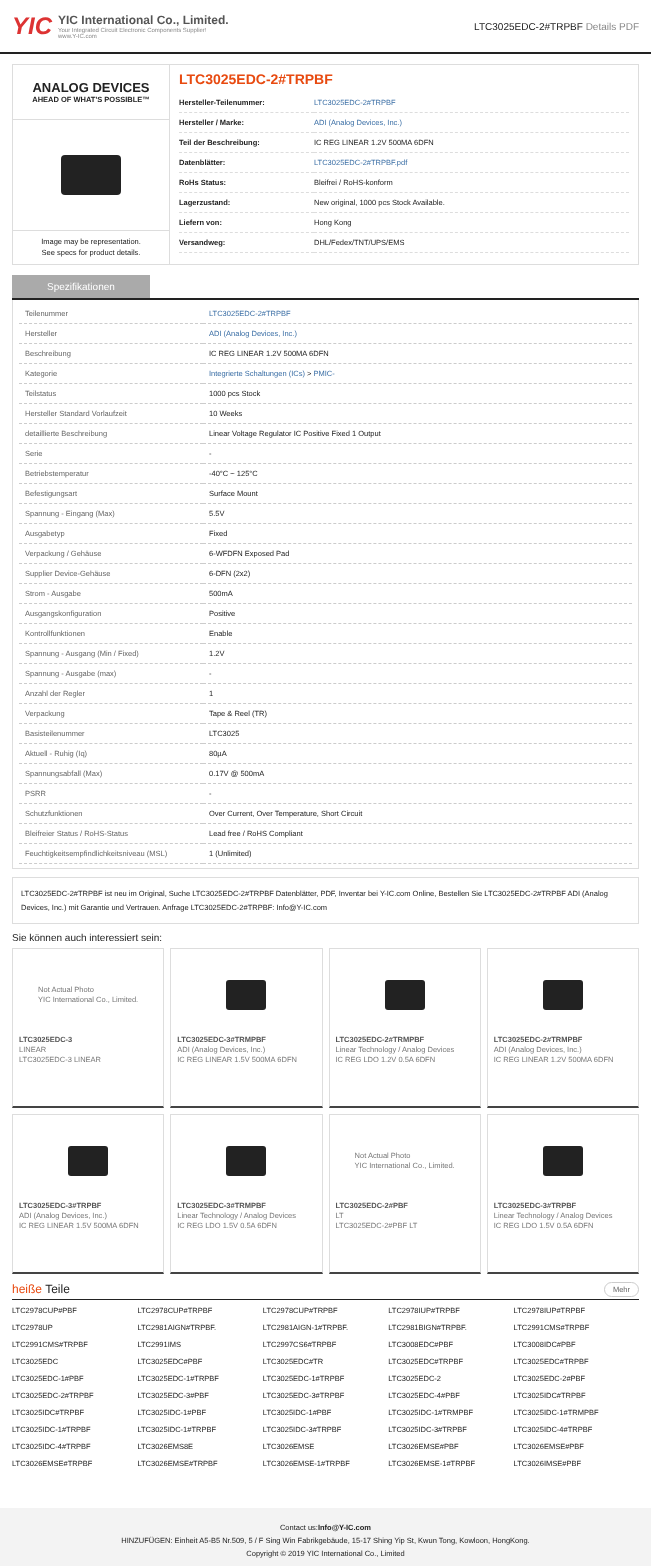YIC
YIC International Co., Limited.
Your Integrated Circuit Electronic Components Supplier!
www.Y-IC.com
LTC3025EDC-2#TRPBF Details PDF
ANALOG DEVICES
AHEAD OF WHAT'S POSSIBLE™
Image may be representation.
See specs for product details.
LTC3025EDC-2#TRPBF
| Hersteller-Teilenummer: | LTC3025EDC-2#TRPBF |
| Hersteller / Marke: | ADI (Analog Devices, Inc.) |
| Teil der Beschreibung: | IC REG LINEAR 1.2V 500MA 6DFN |
| Datenblätter: | LTC3025EDC-2#TRPBF.pdf |
| RoHs Status: | Bleifrei / RoHS-konform |
| Lagerzustand: | New original, 1000 pcs Stock Available. |
| Liefern von: | Hong Kong |
| Versandweg: | DHL/Fedex/TNT/UPS/EMS |
Spezifikationen
| Teilenummer | LTC3025EDC-2#TRPBF |
| Hersteller | ADI (Analog Devices, Inc.) |
| Beschreibung | IC REG LINEAR 1.2V 500MA 6DFN |
| Kategorie | Integrierte Schaltungen (ICs) > PMIC- |
| Teilstatus | 1000 pcs Stock |
| Hersteller Standard Vorlaufzeit | 10 Weeks |
| detaillierte Beschreibung | Linear Voltage Regulator IC Positive Fixed 1 Output |
| Serie | - |
| Betriebstemperatur | -40°C ~ 125°C |
| Befestigungsart | Surface Mount |
| Spannung - Eingang (Max) | 5.5V |
| Ausgabetyp | Fixed |
| Verpackung / Gehäuse | 6-WFDFN Exposed Pad |
| Supplier Device-Gehäuse | 6-DFN (2x2) |
| Strom - Ausgabe | 500mA |
| Ausgangskonfiguration | Positive |
| Kontrollfunktionen | Enable |
| Spannung - Ausgang (Min / Fixed) | 1.2V |
| Spannung - Ausgabe (max) | - |
| Anzahl der Regler | 1 |
| Verpackung | Tape & Reel (TR) |
| Basisteilenummer | LTC3025 |
| Aktuell - Ruhig (Iq) | 80µA |
| Spannungsabfall (Max) | 0.17V @ 500mA |
| PSRR | - |
| Schutzfunktionen | Over Current, Over Temperature, Short Circuit |
| Bleifreier Status / RoHS-Status | Lead free / RoHS Compliant |
| Feuchtigkeitsempfindlichkeitsniveau (MSL) | 1 (Unlimited) |
LTC3025EDC-2#TRPBF ist neu im Original, Suche LTC3025EDC-2#TRPBF Datenblätter, PDF, Inventar bei Y-IC.com Online, Bestellen Sie LTC3025EDC-2#TRPBF ADI (Analog Devices, Inc.) mit Garantie und Vertrauen. Anfrage LTC3025EDC-2#TRPBF: Info@Y-IC.com
Sie können auch interessiert sein:
Not Actual Photo
YIC International Co., Limited.
LTC3025EDC-3
LINEAR
LTC3025EDC-3 LINEAR
LTC3025EDC-3#TRMPBF
ADI (Analog Devices, Inc.)
IC REG LINEAR 1.5V 500MA 6DFN
LTC3025EDC-2#TRMPBF
Linear Technology / Analog Devices
IC REG LDO 1.2V 0.5A 6DFN
LTC3025EDC-2#TRMPBF
ADI (Analog Devices, Inc.)
IC REG LINEAR 1.2V 500MA 6DFN
LTC3025EDC-3#TRPBF
ADI (Analog Devices, Inc.)
IC REG LINEAR 1.5V 500MA 6DFN
LTC3025EDC-3#TRMPBF
Linear Technology / Analog Devices
IC REG LDO 1.5V 0.5A 6DFN
Not Actual Photo
YIC International Co., Limited.
LTC3025EDC-2#PBF
LT
LTC3025EDC-2#PBF LT
LTC3025EDC-3#TRPBF
Linear Technology / Analog Devices
IC REG LDO 1.5V 0.5A 6DFN
heiße Teile Mehr
LTC2978CUP#PBF LTC2978CUP#TRPBF LTC2978CUP#TRPBF LTC2978IUP#TRPBF LTC2978IUP#TRPBF LTC2978UP LTC2981AIGN#TRPBF. LTC2981AIGN-1#TRPBF. LTC2981BIGN#TRPBF. LTC2991CMS#TRPBF LTC2991CMS#TRPBF LTC2991IMS LTC2997CS6#TRPBF LTC3008EDC#PBF LTC3008IDC#PBF LTC3025EDC LTC3025EDC#PBF LTC3025EDC#TR LTC3025EDC#TRPBF LTC3025EDC#TRPBF LTC3025EDC-1#PBF LTC3025EDC-1#TRPBF LTC3025EDC-1#TRPBF LTC3025EDC-2 LTC3025EDC-2#PBF LTC3025EDC-2#TRPBF LTC3025EDC-3#PBF LTC3025EDC-3#TRPBF LTC3025EDC-4#PBF LTC3025IDC#TRPBF LTC3025IDC#TRPBF LTC3025IDC-1#PBF LTC3025IDC-1#PBF LTC3025IDC-1#TRMPBF LTC3025IDC-1#TRMPBF LTC3025IDC-1#TRPBF LTC3025IDC-1#TRPBF LTC3025IDC-3#TRPBF LTC3025IDC-3#TRPBF LTC3025IDC-4#TRPBF LTC3025IDC-4#TRPBF LTC3026EMS8E LTC3026EMSE LTC3026EMSE#PBF LTC3026EMSE#PBF LTC3026EMSE#TRPBF LTC3026EMSE#TRPBF LTC3026EMSE-1#TRPBF LTC3026EMSE-1#TRPBF LTC3026IMSE#PBF
Contact us:Info@Y-IC.com
HINZUFÜGEN: Einheit A5-B5 Nr.509, 5 / F Sing Win Fabrikgebäude, 15-17 Shing Yip St, Kwun Tong, Kowloon, HongKong.
Copyright © 2019 YIC International Co., Limited